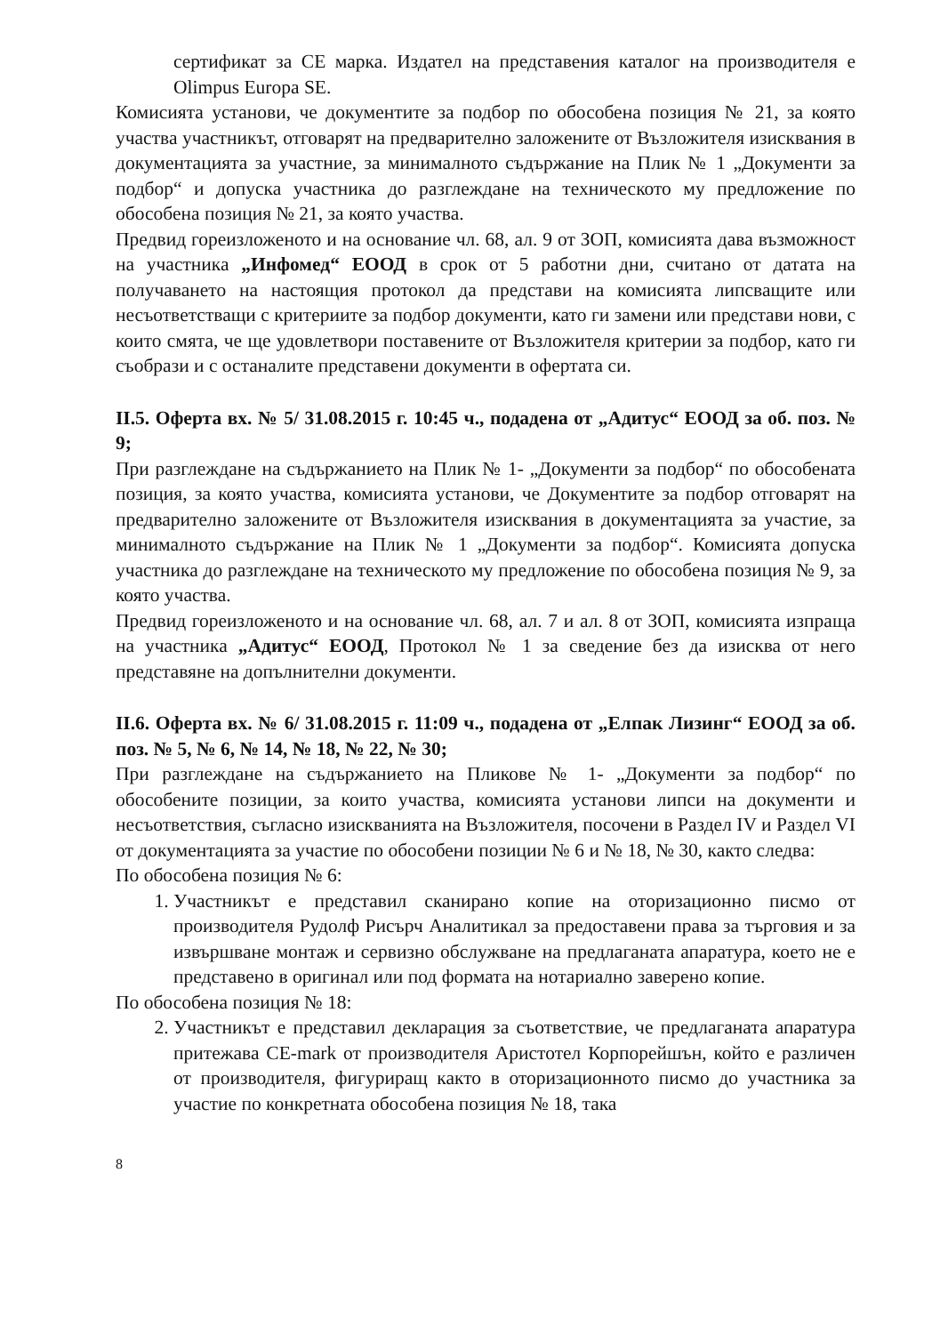сертификат за CE марка. Издател на представения каталог на производителя е Olimpus Europa SE.
Комисията установи, че документите за подбор по обособена позиция № 21, за която участва участникът, отговарят на предварително заложените от Възложителя изисквания в документацията за участние, за минималното съдържание на Плик № 1 „Документи за подбор“ и допуска участника до разглеждане на техническото му предложение по обособена позиция № 21, за която участва.
Предвид гореизложеното и на основание чл. 68, ал. 9 от ЗОП, комисията дава възможност на участника „Инфомед“ ЕООД в срок от 5 работни дни, считано от датата на получаването на настоящия протокол да представи на комисията липсващите или несъответстващи с критериите за подбор документи, като ги замени или представи нови, с които смята, че ще удовлетвори поставените от Възложителя критерии за подбор, като ги съобрази и с останалите представени документи в офертата си.
II.5. Оферта вх. № 5/ 31.08.2015 г. 10:45 ч., подадена от „Адитус“ ЕООД за об. поз. № 9;
При разглеждане на съдържанието на Плик № 1- „Документи за подбор“ по обособената позиция, за която участва, комисията установи, че Документите за подбор отговарят на предварително заложените от Възложителя изисквания в документацията за участие, за минималното съдържание на Плик № 1 „Документи за подбор“. Комисията допуска участника до разглеждане на техническото му предложение по обособена позиция № 9, за която участва.
Предвид гореизложеното и на основание чл. 68, ал. 7 и ал. 8 от ЗОП, комисията изпраща на участника „Адитус“ ЕООД, Протокол № 1 за сведение без да изисква от него представяне на допълнителни документи.
II.6. Оферта вх. № 6/ 31.08.2015 г. 11:09 ч., подадена от „Елпак Лизинг“ ЕООД за об. поз. № 5, № 6, № 14, № 18, № 22, № 30;
При разглеждане на съдържанието на Пликове № 1- „Документи за подбор“ по обособените позиции, за които участва, комисията установи липси на документи и несъответствия, съгласно изискванията на Възложителя, посочени в Раздел IV и Раздел VI от документацията за участие по обособени позиции № 6 и № 18, № 30, както следва:
По обособена позиция № 6:
1. Участникът е представил сканирано копие на оторизационно писмо от производителя Рудолф Рисърч Аналитикал за предоставени права за търговия и за извършване монтаж и сервизно обслужване на предлаганата апаратура, което не е представено в оригинал или под формата на нотариално заверено копие.
По обособена позиция № 18:
2. Участникът е представил декларация за съответствие, че предлаганата апаратура притежава CE-mark от производителя Аристотел Корпорейшън, който е различен от производителя, фигуриращ както в оторизационното писмо до участника за участие по конкретната обособена позиция № 18, така
8